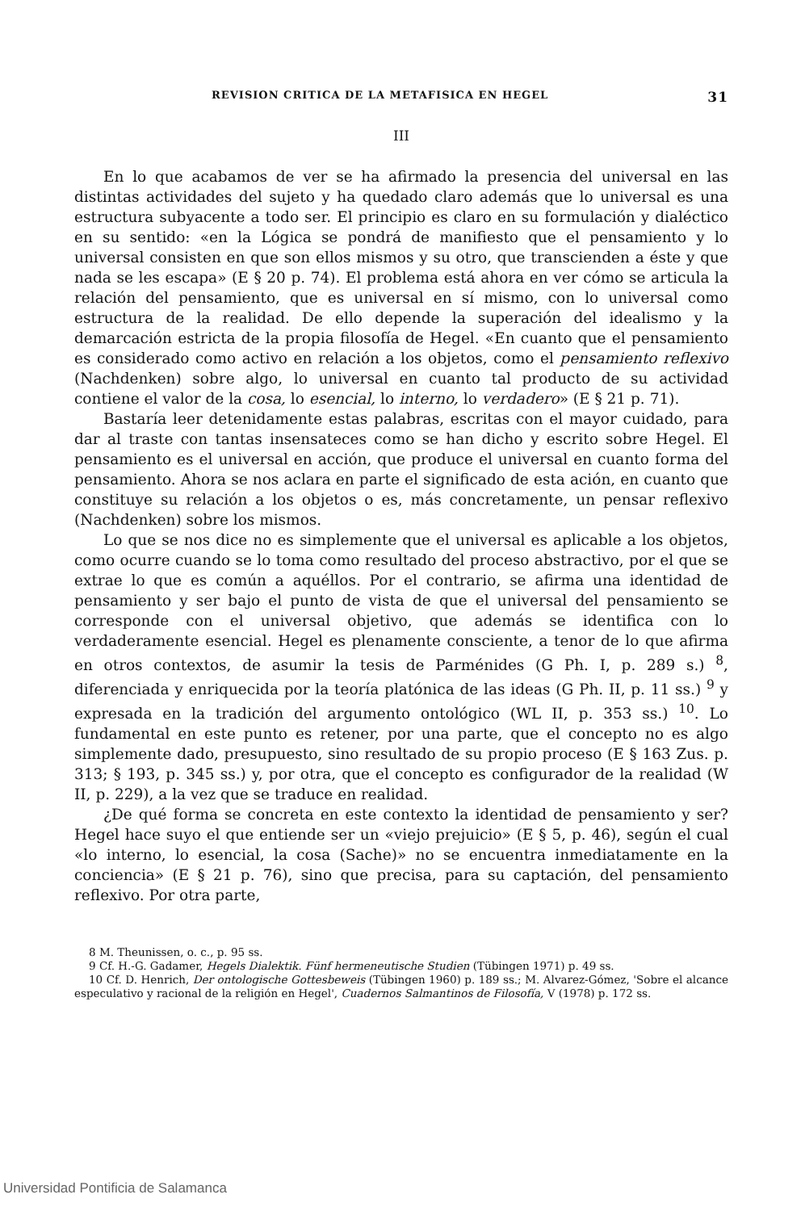REVISION CRITICA DE LA METAFISICA EN HEGEL 31
III
En lo que acabamos de ver se ha afirmado la presencia del universal en las distintas actividades del sujeto y ha quedado claro además que lo universal es una estructura subyacente a todo ser. El principio es claro en su formulación y dialéctico en su sentido: «en la Lógica se pondrá de manifiesto que el pensamiento y lo universal consisten en que son ellos mismos y su otro, que transcienden a éste y que nada se les escapa» (E § 20 p. 74). El problema está ahora en ver cómo se articula la relación del pensamiento, que es universal en sí mismo, con lo universal como estructura de la realidad. De ello depende la superación del idealismo y la demarcación estricta de la propia filosofía de Hegel. «En cuanto que el pensamiento es considerado como activo en relación a los objetos, como el pensamiento reflexivo (Nachdenken) sobre algo, lo universal en cuanto tal producto de su actividad contiene el valor de la cosa, lo esencial, lo interno, lo verdadero» (E § 21 p. 71).
Bastaría leer detenidamente estas palabras, escritas con el mayor cuidado, para dar al traste con tantas insensateces como se han dicho y escrito sobre Hegel. El pensamiento es el universal en acción, que produce el universal en cuanto forma del pensamiento. Ahora se nos aclara en parte el significado de esta ación, en cuanto que constituye su relación a los objetos o es, más concretamente, un pensar reflexivo (Nachdenken) sobre los mismos.
Lo que se nos dice no es simplemente que el universal es aplicable a los objetos, como ocurre cuando se lo toma como resultado del proceso abstractivo, por el que se extrae lo que es común a aquéllos. Por el contrario, se afirma una identidad de pensamiento y ser bajo el punto de vista de que el universal del pensamiento se corresponde con el universal objetivo, que además se identifica con lo verdaderamente esencial. Hegel es plenamente consciente, a tenor de lo que afirma en otros contextos, de asumir la tesis de Parménides (G Ph. I, p. 289 s.) <sup>8</sup>, diferenciada y enriquecida por la teoría platónica de las ideas (G Ph. II, p. 11 ss.) <sup>9</sup> y expresada en la tradición del argumento ontológico (WL II, p. 353 ss.) <sup>10</sup>. Lo fundamental en este punto es retener, por una parte, que el concepto no es algo simplemente dado, presupuesto, sino resultado de su propio proceso (E § 163 Zus. p. 313; § 193, p. 345 ss.) y, por otra, que el concepto es configurador de la realidad (W II, p. 229), a la vez que se traduce en realidad.
¿De qué forma se concreta en este contexto la identidad de pensamiento y ser? Hegel hace suyo el que entiende ser un «viejo prejuicio» (E § 5, p. 46), según el cual «lo interno, lo esencial, la cosa (Sache)» no se encuentra inmediatamente en la conciencia» (E § 21 p. 76), sino que precisa, para su captación, del pensamiento reflexivo. Por otra parte,
8 M. Theunissen, o. c., p. 95 ss.
9 Cf. H.-G. Gadamer, Hegels Dialektik. Fünf hermeneutische Studien (Tübingen 1971) p. 49 ss.
10 Cf. D. Henrich, Der ontologische Gottesbeweis (Tübingen 1960) p. 189 ss.; M. Alvarez-Gómez, 'Sobre el alcance especulativo y racional de la religión en Hegel', Cuadernos Salmantinos de Filosofía, V (1978) p. 172 ss.
Universidad Pontificia de Salamanca